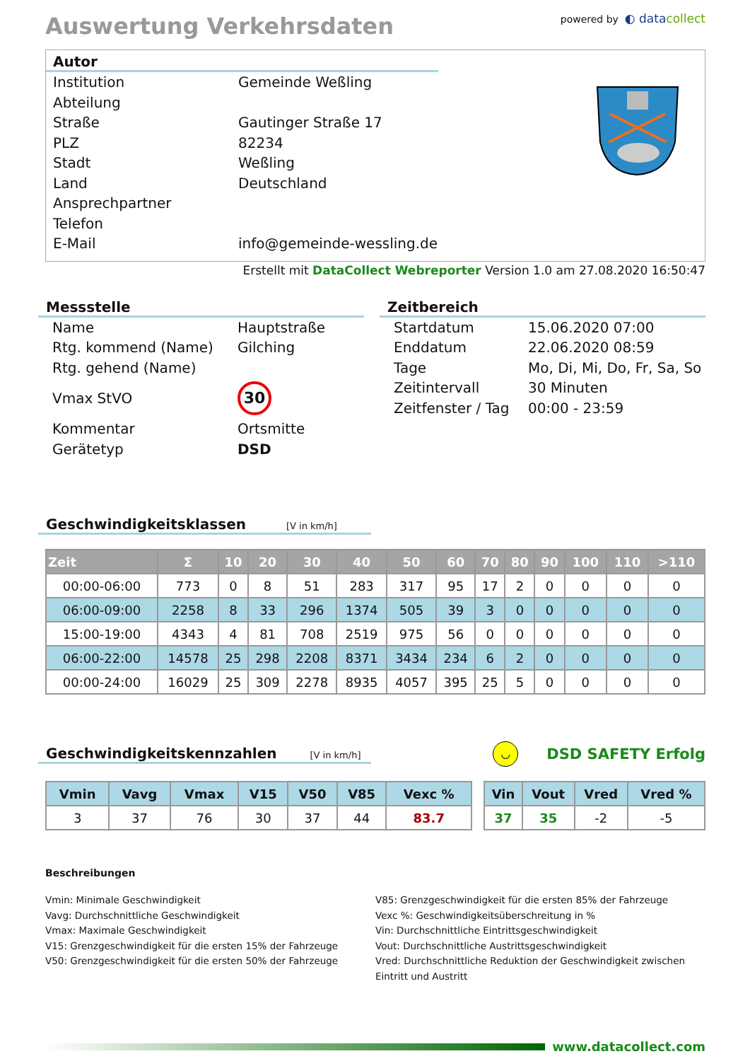Auswertung Verkehrsdaten
powered by ◐ datacollect
Autor
Institution Gemeinde Weßling Abteilung Straße Gautinger Straße 17 PLZ 82234 Stadt Weßling Land Deutschland Ansprechpartner Telefon E-Mail info@gemeinde-wessling.de
Erstellt mit DataCollect Webreporter Version 1.0 am 27.08.2020 16:50:47
Messstelle
Name Hauptstraße Rtg. kommend (Name) Gilching Rtg. gehend (Name) Vmax StVO 30 Kommentar Ortsmitte Gerätetyp DSD
Zeitbereich
Startdatum 15.06.2020 07:00 Enddatum 22.06.2020 08:59 Tage Mo, Di, Mi, Do, Fr, Sa, So Zeitintervall 30 Minuten Zeitfenster / Tag 00:00 - 23:59
Geschwindigkeitsklassen [V in km/h]
| Zeit | Σ | 10 | 20 | 30 | 40 | 50 | 60 | 70 | 80 | 90 | 100 | 110 | >110 |
| --- | --- | --- | --- | --- | --- | --- | --- | --- | --- | --- | --- | --- | --- |
| 00:00-06:00 | 773 | 0 | 8 | 51 | 283 | 317 | 95 | 17 | 2 | 0 | 0 | 0 | 0 |
| 06:00-09:00 | 2258 | 8 | 33 | 296 | 1374 | 505 | 39 | 3 | 0 | 0 | 0 | 0 | 0 |
| 15:00-19:00 | 4343 | 4 | 81 | 708 | 2519 | 975 | 56 | 0 | 0 | 0 | 0 | 0 | 0 |
| 06:00-22:00 | 14578 | 25 | 298 | 2208 | 8371 | 3434 | 234 | 6 | 2 | 0 | 0 | 0 | 0 |
| 00:00-24:00 | 16029 | 25 | 309 | 2278 | 8935 | 4057 | 395 | 25 | 5 | 0 | 0 | 0 | 0 |
Geschwindigkeitskennzahlen [V in km/h]
◡ DSD SAFETY Erfolg
| Vmin | Vavg | Vmax | V15 | V50 | V85 | Vexc % |
| --- | --- | --- | --- | --- | --- | --- |
| 3 | 37 | 76 | 30 | 37 | 44 | 83.7 |
| Vin | Vout | Vred | Vred % |
| --- | --- | --- | --- |
| 37 | 35 | -2 | -5 |
Beschreibungen
Vmin: Minimale Geschwindigkeit
Vavg: Durchschnittliche Geschwindigkeit
Vmax: Maximale Geschwindigkeit
V15: Grenzgeschwindigkeit für die ersten 15% der Fahrzeuge
V50: Grenzgeschwindigkeit für die ersten 50% der Fahrzeuge
V85: Grenzgeschwindigkeit für die ersten 85% der Fahrzeuge
Vexc %: Geschwindigkeitsüberschreitung in %
Vin: Durchschnittliche Eintrittsgeschwindigkeit
Vout: Durchschnittliche Austrittsgeschwindigkeit
Vred: Durchschnittliche Reduktion der Geschwindigkeit zwischen Eintritt und Austritt
www.datacollect.com